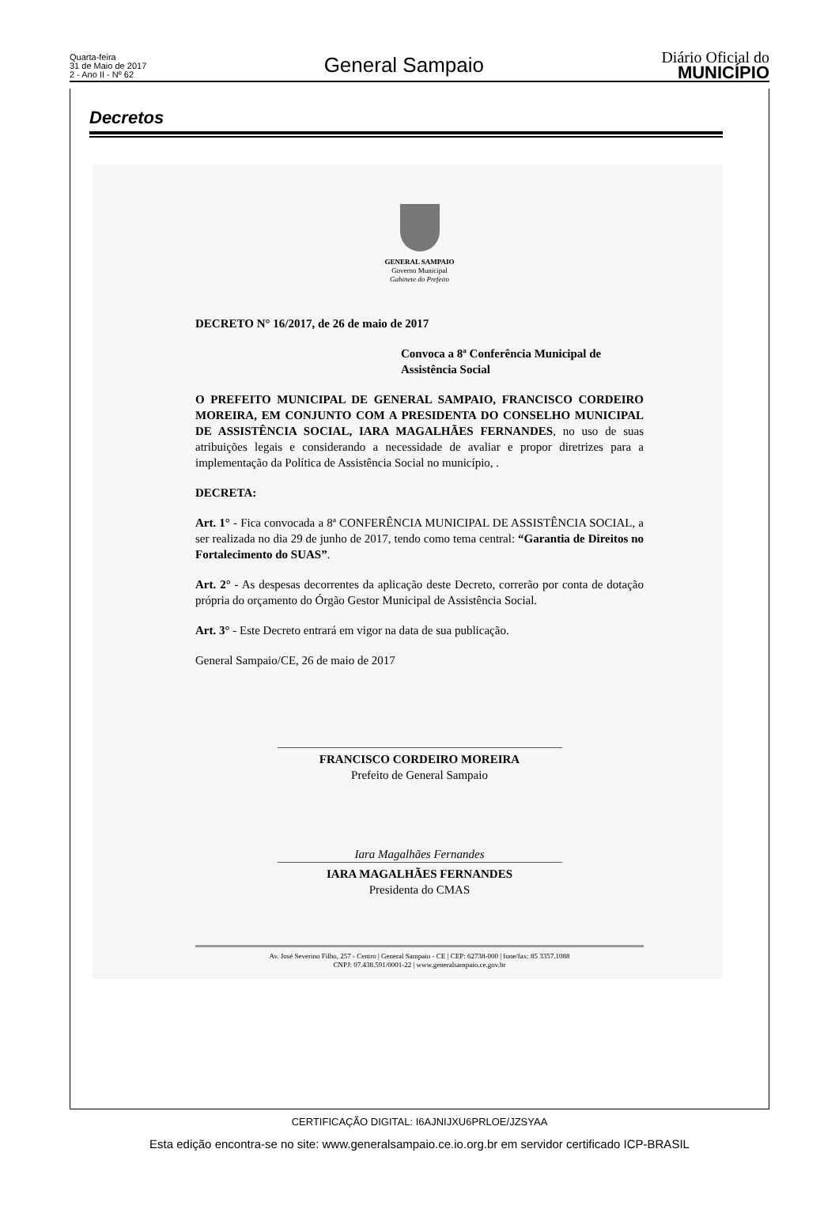Quarta-feira
31 de Maio de 2017
2 - Ano II - Nº 62
General Sampaio
Diário Oficial do
MUNICÍPIO
Decretos
GENERAL SAMPAIO
Governo Municipal
Gabinete do Prefeito
DECRETO N° 16/2017, de 26 de maio de 2017
Convoca a 8ª Conferência Municipal de Assistência Social
O PREFEITO MUNICIPAL DE GENERAL SAMPAIO, FRANCISCO CORDEIRO MOREIRA, EM CONJUNTO COM A PRESIDENTA DO CONSELHO MUNICIPAL DE ASSISTÊNCIA SOCIAL, IARA MAGALHÃES FERNANDES, no uso de suas atribuições legais e considerando a necessidade de avaliar e propor diretrizes para a implementação da Política de Assistência Social no município, .
DECRETA:
Art. 1° - Fica convocada a 8ª CONFERÊNCIA MUNICIPAL DE ASSISTÊNCIA SOCIAL, a ser realizada no dia 29 de junho de 2017, tendo como tema central: “Garantia de Direitos no Fortalecimento do SUAS”.
Art. 2° - As despesas decorrentes da aplicação deste Decreto, correrão por conta de dotação própria do orçamento do Órgão Gestor Municipal de Assistência Social.
Art. 3° - Este Decreto entrará em vigor na data de sua publicação.
General Sampaio/CE, 26 de maio de 2017
FRANCISCO CORDEIRO MOREIRA
Prefeito de General Sampaio
Iara Magalhães Fernandes
IARA MAGALHÃES FERNANDES
Presidenta do CMAS
Av. José Severino Filho, 257 - Centro | General Sampaio - CE | CEP: 62738-000 | fone/fax: 85 3357.1088
CNPJ: 07.438.591/0001-22 | www.generalsampaio.ce.gov.br
CERTIFICAÇÃO DIGITAL: I6AJNIJXU6PRLOE/JZSYAA
Esta edição encontra-se no site: www.generalsampaio.ce.io.org.br em servidor certificado ICP-BRASIL